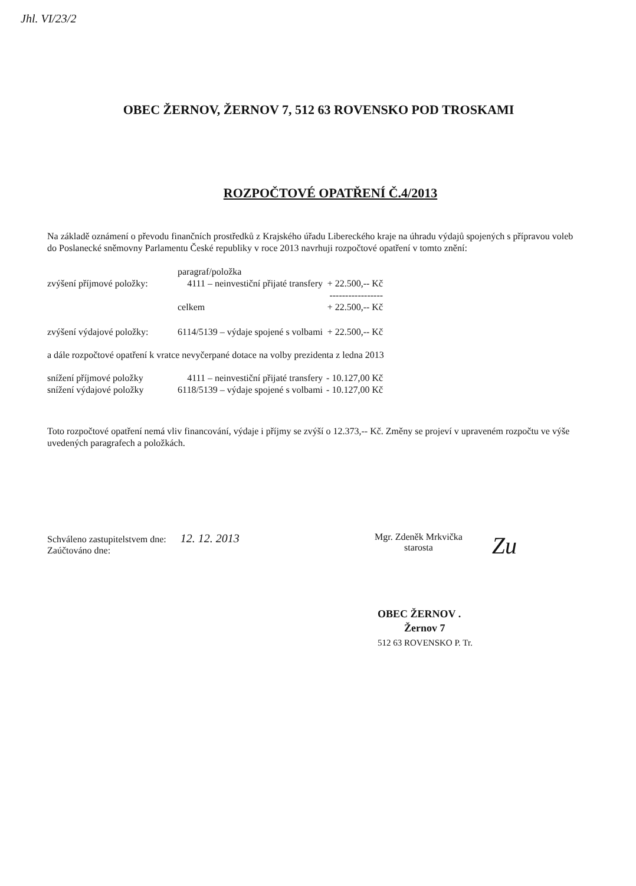Jhl. VI/23/2
OBEC ŽERNOV, ŽERNOV 7, 512 63 ROVENSKO POD TROSKAMI
ROZPOČTOVÉ OPATŘENÍ Č.4/2013
Na základě oznámení o převodu finančních prostředků z Krajského úřadu Libereckého kraje na úhradu výdajů spojených s přípravou voleb do Poslanecké sněmovny Parlamentu České republiky v roce 2013 navrhuji rozpočtové opatření v tomto znění:
| | paragraf/položka | |
| zvýšení příjmové položky: | 4111 – neinvestiční přijaté transfery | + 22.500,-- Kč |
| | | ----------------- |
| | celkem | + 22.500,-- Kč |
| zvýšení výdajové položky: | 6114/5139 – výdaje spojené s volbami | + 22.500,-- Kč |
| a dále rozpočtové opatření k vratce nevyčerpané dotace na volby prezidenta z ledna 2013 | | |
| snížení příjmové položky | 4111 – neinvestiční přijaté transfery | - 10.127,00 Kč |
| snížení výdajové položky | 6118/5139 – výdaje spojené s volbami | - 10.127,00 Kč |
Toto rozpočtové opatření nemá vliv financování, výdaje i příjmy se zvýší o 12.373,-- Kč. Změny se projeví v upraveném rozpočtu ve výše uvedených paragrafech a položkách.
Schváleno zastupitelstvem dne: 12. 12. 2013
Zaúčtováno dne:
Mgr. Zdeněk Mrkvička
starosta
Zu
OBEC ŽERNOV .
Žernov 7
512 63 ROVENSKO P. Tr.